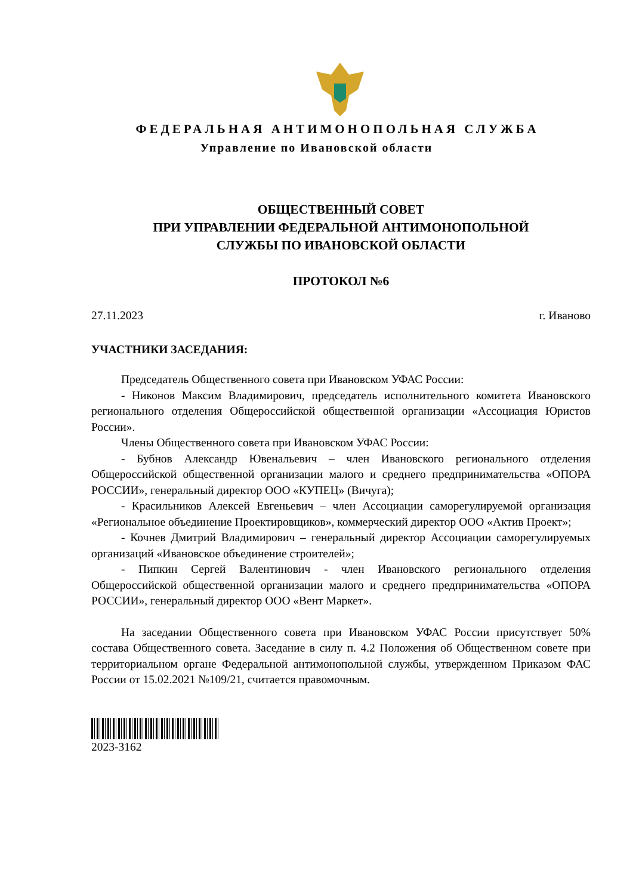ФЕДЕРАЛЬНАЯ АНТИМОНОПОЛЬНАЯ СЛУЖБА
Управление по Ивановской области
ОБЩЕСТВЕННЫЙ СОВЕТ
ПРИ УПРАВЛЕНИИ ФЕДЕРАЛЬНОЙ АНТИМОНОПОЛЬНОЙ
СЛУЖБЫ ПО ИВАНОВСКОЙ ОБЛАСТИ
ПРОТОКОЛ №6
27.11.2023 г. Иваново
УЧАСТНИКИ ЗАСЕДАНИЯ:
Председатель Общественного совета при Ивановском УФАС России:
- Никонов Максим Владимирович, председатель исполнительного комитета Ивановского регионального отделения Общероссийской общественной организации «Ассоциация Юристов России».
Члены Общественного совета при Ивановском УФАС России:
- Бубнов Александр Ювенальевич – член Ивановского регионального отделения Общероссийской общественной организации малого и среднего предпринимательства «ОПОРА РОССИИ», генеральный директор ООО «КУПЕЦ» (Вичуга);
- Красильников Алексей Евгеньевич – член Ассоциации саморегулируемой организация «Региональное объединение Проектировщиков», коммерческий директор ООО «Актив Проект»;
- Кочнев Дмитрий Владимирович – генеральный директор Ассоциации саморегулируемых организаций «Ивановское объединение строителей»;
- Пипкин Сергей Валентинович - член Ивановского регионального отделения Общероссийской общественной организации малого и среднего предпринимательства «ОПОРА РОССИИ», генеральный директор ООО «Вент Маркет».
На заседании Общественного совета при Ивановском УФАС России присутствует 50% состава Общественного совета. Заседание в силу п. 4.2 Положения об Общественном совете при территориальном органе Федеральной антимонопольной службы, утвержденном Приказом ФАС России от 15.02.2021 №109/21, считается правомочным.
2023-3162